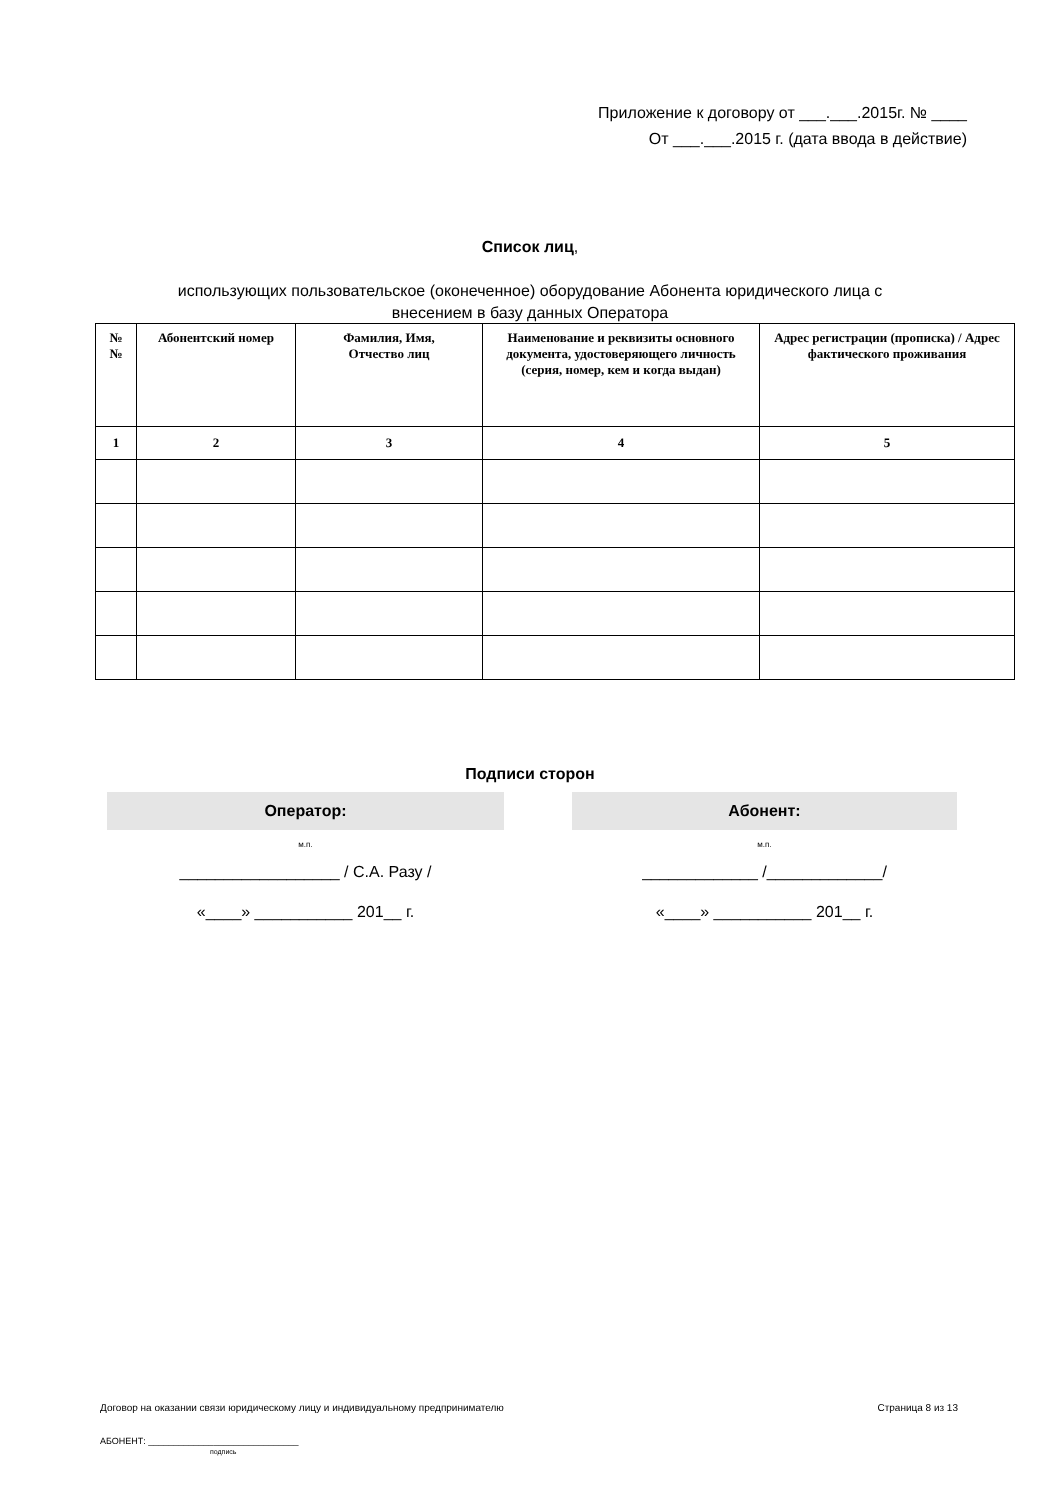Приложение к договору от ___.___.2015г. № ____
От ___.___.2015 г. (дата ввода в действие)
Список лиц,
использующих пользовательское (оконеченное) оборудование Абонента юридического лица с
внесением в базу данных Оператора
| № № | Абонентский номер | Фамилия, Имя, Отчество лиц | Наименование и реквизиты основного документа, удостоверяющего личность (серия, номер, кем и когда выдан) | Адрес регистрации (прописка) / Адрес фактического проживания |
| --- | --- | --- | --- | --- |
| 1 | 2 | 3 | 4 | 5 |
Подписи сторон
Оператор:
м.п.
__________________ / С.А. Разу /
«____» ___________ 201__ г.
Абонент:
м.п.
_____________ /_____________/
«____» ___________ 201__ г.
Договор на оказании связи юридическому лицу и индивидуальному предпринимателю Страница 8 из 13
АБОНЕНТ: ______________________________
подпись